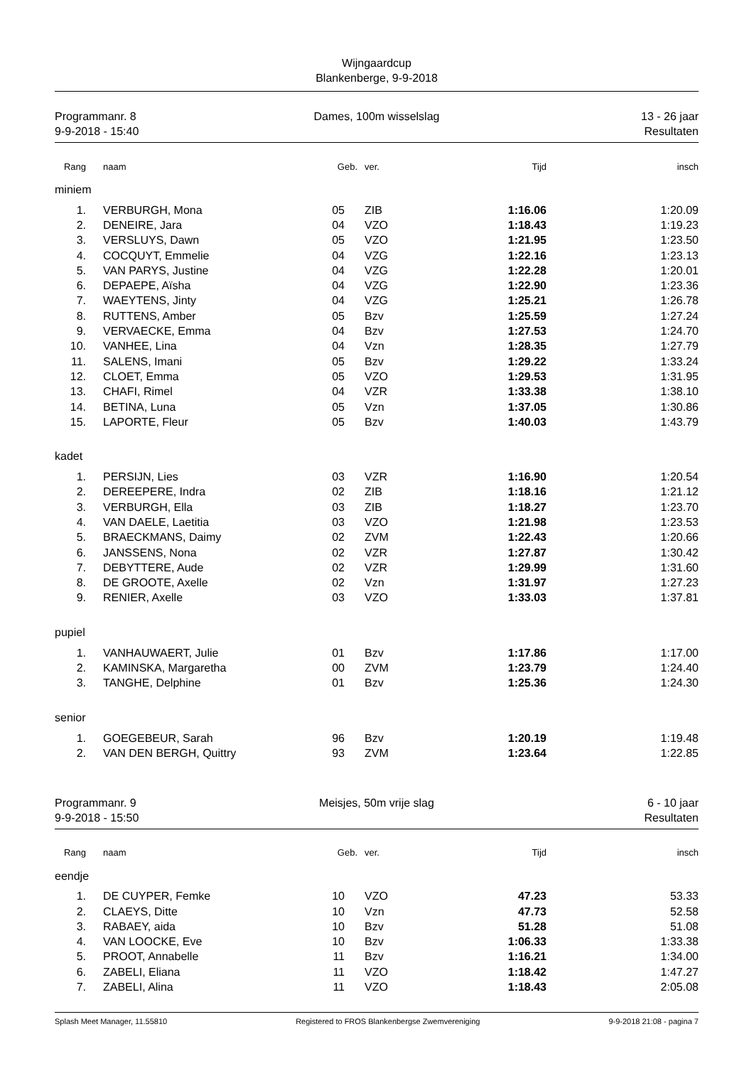Wijngaardcup
Blankenberge, 9-9-2018
Programmanr. 8
9-9-2018 - 15:40
Dames, 100m wisselslag 13 - 26 jaar
Resultaten
| Rang | naam | Geb. | ver. | Tijd | insch |
| --- | --- | --- | --- | --- | --- |
| miniem | | | | | |
| 1. | VERBURGH, Mona | 05 | ZIB | 1:16.06 | 1:20.09 |
| 2. | DENEIRE, Jara | 04 | VZO | 1:18.43 | 1:19.23 |
| 3. | VERSLUYS, Dawn | 05 | VZO | 1:21.95 | 1:23.50 |
| 4. | COCQUYT, Emmelie | 04 | VZG | 1:22.16 | 1:23.13 |
| 5. | VAN PARYS, Justine | 04 | VZG | 1:22.28 | 1:20.01 |
| 6. | DEPAEPE, Aïsha | 04 | VZG | 1:22.90 | 1:23.36 |
| 7. | WAEYTENS, Jinty | 04 | VZG | 1:25.21 | 1:26.78 |
| 8. | RUTTENS, Amber | 05 | Bzv | 1:25.59 | 1:27.24 |
| 9. | VERVAECKE, Emma | 04 | Bzv | 1:27.53 | 1:24.70 |
| 10. | VANHEE, Lina | 04 | Vzn | 1:28.35 | 1:27.79 |
| 11. | SALENS, Imani | 05 | Bzv | 1:29.22 | 1:33.24 |
| 12. | CLOET, Emma | 05 | VZO | 1:29.53 | 1:31.95 |
| 13. | CHAFI, Rimel | 04 | VZR | 1:33.38 | 1:38.10 |
| 14. | BETINA, Luna | 05 | Vzn | 1:37.05 | 1:30.86 |
| 15. | LAPORTE, Fleur | 05 | Bzv | 1:40.03 | 1:43.79 |
| kadet | | | | | |
| 1. | PERSIJN, Lies | 03 | VZR | 1:16.90 | 1:20.54 |
| 2. | DEREEPERE, Indra | 02 | ZIB | 1:18.16 | 1:21.12 |
| 3. | VERBURGH, Ella | 03 | ZIB | 1:18.27 | 1:23.70 |
| 4. | VAN DAELE, Laetitia | 03 | VZO | 1:21.98 | 1:23.53 |
| 5. | BRAECKMANS, Daimy | 02 | ZVM | 1:22.43 | 1:20.66 |
| 6. | JANSSENS, Nona | 02 | VZR | 1:27.87 | 1:30.42 |
| 7. | DEBYTTERE, Aude | 02 | VZR | 1:29.99 | 1:31.60 |
| 8. | DE GROOTE, Axelle | 02 | Vzn | 1:31.97 | 1:27.23 |
| 9. | RENIER, Axelle | 03 | VZO | 1:33.03 | 1:37.81 |
| pupiel | | | | | |
| 1. | VANHAUWAERT, Julie | 01 | Bzv | 1:17.86 | 1:17.00 |
| 2. | KAMINSKA, Margaretha | 00 | ZVM | 1:23.79 | 1:24.40 |
| 3. | TANGHE, Delphine | 01 | Bzv | 1:25.36 | 1:24.30 |
| senior | | | | | |
| 1. | GOEGEBEUR, Sarah | 96 | Bzv | 1:20.19 | 1:19.48 |
| 2. | VAN DEN BERGH, Quittry | 93 | ZVM | 1:23.64 | 1:22.85 |
Programmanr. 9
9-9-2018 - 15:50
Meisjes, 50m vrije slag 6 - 10 jaar
Resultaten
| Rang | naam | Geb. | ver. | Tijd | insch |
| --- | --- | --- | --- | --- | --- |
| eendje | | | | | |
| 1. | DE CUYPER, Femke | 10 | VZO | 47.23 | 53.33 |
| 2. | CLAEYS, Ditte | 10 | Vzn | 47.73 | 52.58 |
| 3. | RABAEY, aida | 10 | Bzv | 51.28 | 51.08 |
| 4. | VAN LOOCKE, Eve | 10 | Bzv | 1:06.33 | 1:33.38 |
| 5. | PROOT, Annabelle | 11 | Bzv | 1:16.21 | 1:34.00 |
| 6. | ZABELI, Eliana | 11 | VZO | 1:18.42 | 1:47.27 |
| 7. | ZABELI, Alina | 11 | VZO | 1:18.43 | 2:05.08 |
Splash Meet Manager, 11.55810 Registered to FROS Blankenbergse Zwemvereniging 9-9-2018 21:08 - pagina 7